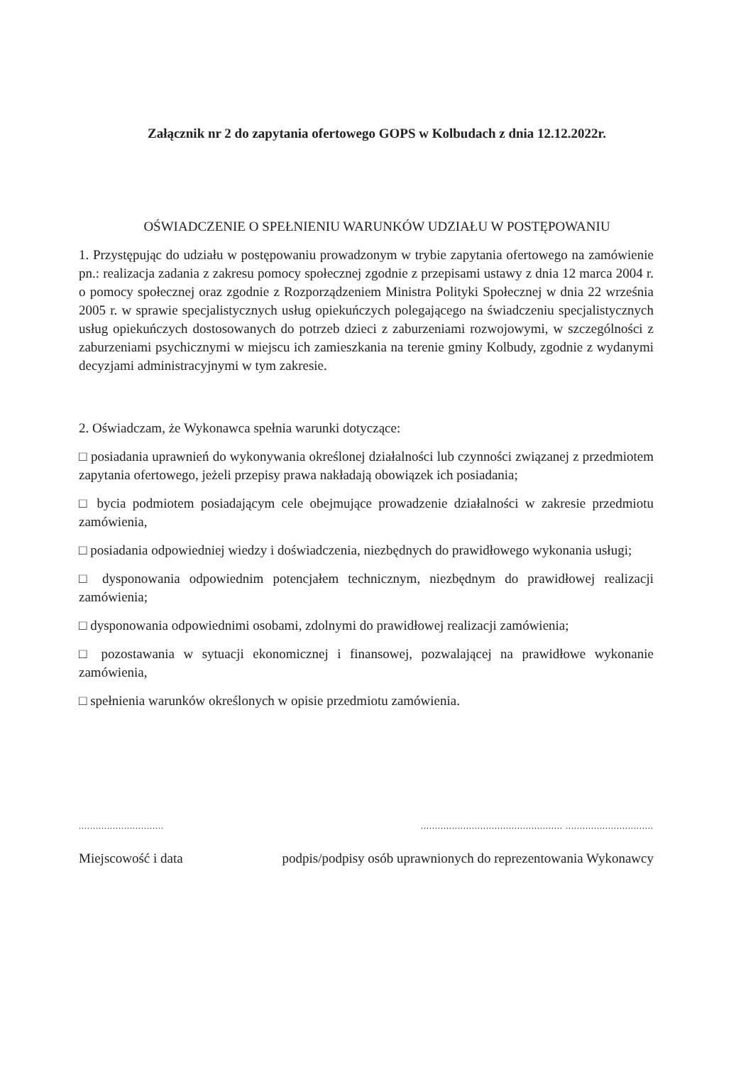Załącznik nr 2 do zapytania ofertowego GOPS w Kolbudach z dnia 12.12.2022r.
OŚWIADCZENIE O SPEŁNIENIU WARUNKÓW UDZIAŁU W POSTĘPOWANIU
1. Przystępując do udziału w postępowaniu prowadzonym w trybie zapytania ofertowego na zamówienie pn.: realizacja zadania z zakresu pomocy społecznej zgodnie z przepisami ustawy z dnia 12 marca 2004 r. o pomocy społecznej oraz zgodnie z Rozporządzeniem Ministra Polityki Społecznej w dnia 22 września 2005 r. w sprawie specjalistycznych usług opiekuńczych polegającego na świadczeniu specjalistycznych usług opiekuńczych dostosowanych do potrzeb dzieci z zaburzeniami rozwojowymi, w szczególności z zaburzeniami psychicznymi w miejscu ich zamieszkania na terenie gminy Kolbudy, zgodnie z wydanymi decyzjami administracyjnymi w tym zakresie.
2. Oświadczam, że Wykonawca spełnia warunki dotyczące:
□ posiadania uprawnień do wykonywania określonej działalności lub czynności związanej z przedmiotem zapytania ofertowego, jeżeli przepisy prawa nakładają obowiązek ich posiadania;
□ bycia podmiotem posiadającym cele obejmujące prowadzenie działalności w zakresie przedmiotu zamówienia,
□ posiadania odpowiedniej wiedzy i doświadczenia, niezbędnych do prawidłowego wykonania usługi;
□ dysponowania odpowiednim potencjałem technicznym, niezbędnym do prawidłowej realizacji zamówienia;
□ dysponowania odpowiednimi osobami, zdolnymi do prawidłowej realizacji zamówienia;
□ pozostawania w sytuacji ekonomicznej i finansowej, pozwalającej na prawidłowe wykonanie zamówienia,
□ spełnienia warunków określonych w opisie przedmiotu zamówienia.
.............................. .................................................. ...............................
Miejscowość i data podpis/podpisy osób uprawnionych do reprezentowania Wykonawcy